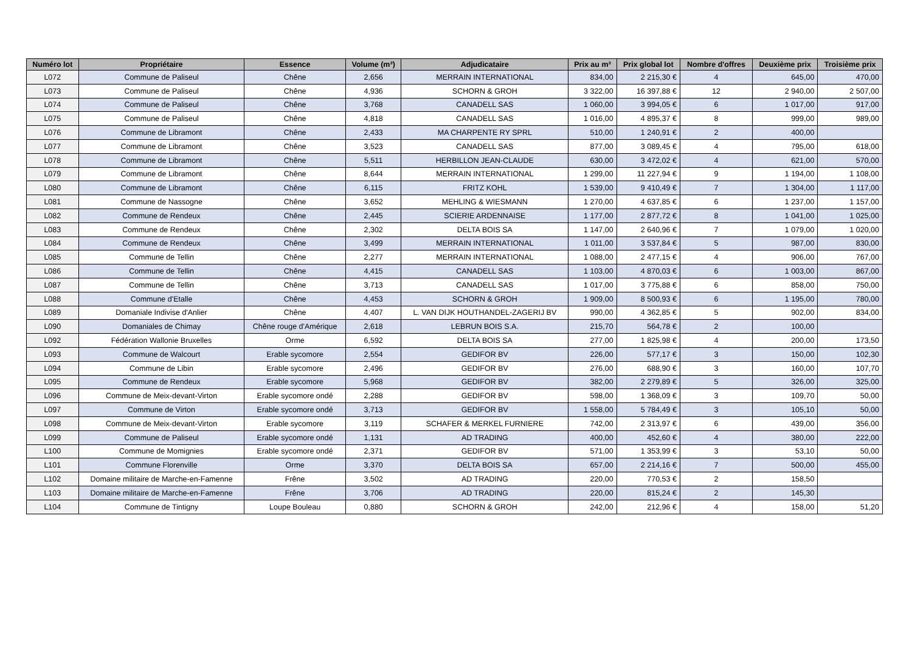| Numéro lot | Propriétaire | Essence | Volume (m³) | Adjudicataire | Prix au m³ | Prix global lot | Nombre d'offres | Deuxième prix | Troisième prix |
| --- | --- | --- | --- | --- | --- | --- | --- | --- | --- |
| L072 | Commune de Paliseul | Chêne | 2,656 | MERRAIN INTERNATIONAL | 834,00 | 2 215,30 € | 4 | 645,00 | 470,00 |
| L073 | Commune de Paliseul | Chêne | 4,936 | SCHORN & GROH | 3 322,00 | 16 397,88 € | 12 | 2 940,00 | 2 507,00 |
| L074 | Commune de Paliseul | Chêne | 3,768 | CANADELL SAS | 1 060,00 | 3 994,05 € | 6 | 1 017,00 | 917,00 |
| L075 | Commune de Paliseul | Chêne | 4,818 | CANADELL SAS | 1 016,00 | 4 895,37 € | 8 | 999,00 | 989,00 |
| L076 | Commune de Libramont | Chêne | 2,433 | MA CHARPENTE RY SPRL | 510,00 | 1 240,91 € | 2 | 400,00 | |
| L077 | Commune de Libramont | Chêne | 3,523 | CANADELL SAS | 877,00 | 3 089,45 € | 4 | 795,00 | 618,00 |
| L078 | Commune de Libramont | Chêne | 5,511 | HERBILLON JEAN-CLAUDE | 630,00 | 3 472,02 € | 4 | 621,00 | 570,00 |
| L079 | Commune de Libramont | Chêne | 8,644 | MERRAIN INTERNATIONAL | 1 299,00 | 11 227,94 € | 9 | 1 194,00 | 1 108,00 |
| L080 | Commune de Libramont | Chêne | 6,115 | FRITZ KOHL | 1 539,00 | 9 410,49 € | 7 | 1 304,00 | 1 117,00 |
| L081 | Commune de Nassogne | Chêne | 3,652 | MEHLING & WIESMANN | 1 270,00 | 4 637,85 € | 6 | 1 237,00 | 1 157,00 |
| L082 | Commune de Rendeux | Chêne | 2,445 | SCIERIE ARDENNAISE | 1 177,00 | 2 877,72 € | 8 | 1 041,00 | 1 025,00 |
| L083 | Commune de Rendeux | Chêne | 2,302 | DELTA BOIS SA | 1 147,00 | 2 640,96 € | 7 | 1 079,00 | 1 020,00 |
| L084 | Commune de Rendeux | Chêne | 3,499 | MERRAIN INTERNATIONAL | 1 011,00 | 3 537,84 € | 5 | 987,00 | 830,00 |
| L085 | Commune de Tellin | Chêne | 2,277 | MERRAIN INTERNATIONAL | 1 088,00 | 2 477,15 € | 4 | 906,00 | 767,00 |
| L086 | Commune de Tellin | Chêne | 4,415 | CANADELL SAS | 1 103,00 | 4 870,03 € | 6 | 1 003,00 | 867,00 |
| L087 | Commune de Tellin | Chêne | 3,713 | CANADELL SAS | 1 017,00 | 3 775,88 € | 6 | 858,00 | 750,00 |
| L088 | Commune d'Etalle | Chêne | 4,453 | SCHORN & GROH | 1 909,00 | 8 500,93 € | 6 | 1 195,00 | 780,00 |
| L089 | Domaniale Indivise d'Anlier | Chêne | 4,407 | L. VAN DIJK HOUTHANDEL-ZAGERIJ BV | 990,00 | 4 362,85 € | 5 | 902,00 | 834,00 |
| L090 | Domaniales de Chimay | Chêne rouge d'Amérique | 2,618 | LEBRUN BOIS S.A. | 215,70 | 564,78 € | 2 | 100,00 | |
| L092 | Fédération Wallonie Bruxelles | Orme | 6,592 | DELTA BOIS SA | 277,00 | 1 825,98 € | 4 | 200,00 | 173,50 |
| L093 | Commune de Walcourt | Erable sycomore | 2,554 | GEDIFOR BV | 226,00 | 577,17 € | 3 | 150,00 | 102,30 |
| L094 | Commune de Libin | Erable sycomore | 2,496 | GEDIFOR BV | 276,00 | 688,90 € | 3 | 160,00 | 107,70 |
| L095 | Commune de Rendeux | Erable sycomore | 5,968 | GEDIFOR BV | 382,00 | 2 279,89 € | 5 | 326,00 | 325,00 |
| L096 | Commune de Meix-devant-Virton | Erable sycomore ondé | 2,288 | GEDIFOR BV | 598,00 | 1 368,09 € | 3 | 109,70 | 50,00 |
| L097 | Commune de Virton | Erable sycomore ondé | 3,713 | GEDIFOR BV | 1 558,00 | 5 784,49 € | 3 | 105,10 | 50,00 |
| L098 | Commune de Meix-devant-Virton | Erable sycomore | 3,119 | SCHAFER & MERKEL FURNIERE | 742,00 | 2 313,97 € | 6 | 439,00 | 356,00 |
| L099 | Commune de Paliseul | Erable sycomore ondé | 1,131 | AD TRADING | 400,00 | 452,60 € | 4 | 380,00 | 222,00 |
| L100 | Commune de Momignies | Erable sycomore ondé | 2,371 | GEDIFOR BV | 571,00 | 1 353,99 € | 3 | 53,10 | 50,00 |
| L101 | Commune Florenville | Orme | 3,370 | DELTA BOIS SA | 657,00 | 2 214,16 € | 7 | 500,00 | 455,00 |
| L102 | Domaine militaire de Marche-en-Famenne | Frêne | 3,502 | AD TRADING | 220,00 | 770,53 € | 2 | 158,50 | |
| L103 | Domaine militaire de Marche-en-Famenne | Frêne | 3,706 | AD TRADING | 220,00 | 815,24 € | 2 | 145,30 | |
| L104 | Commune de Tintigny | Loupe Bouleau | 0,880 | SCHORN & GROH | 242,00 | 212,96 € | 4 | 158,00 | 51,20 |